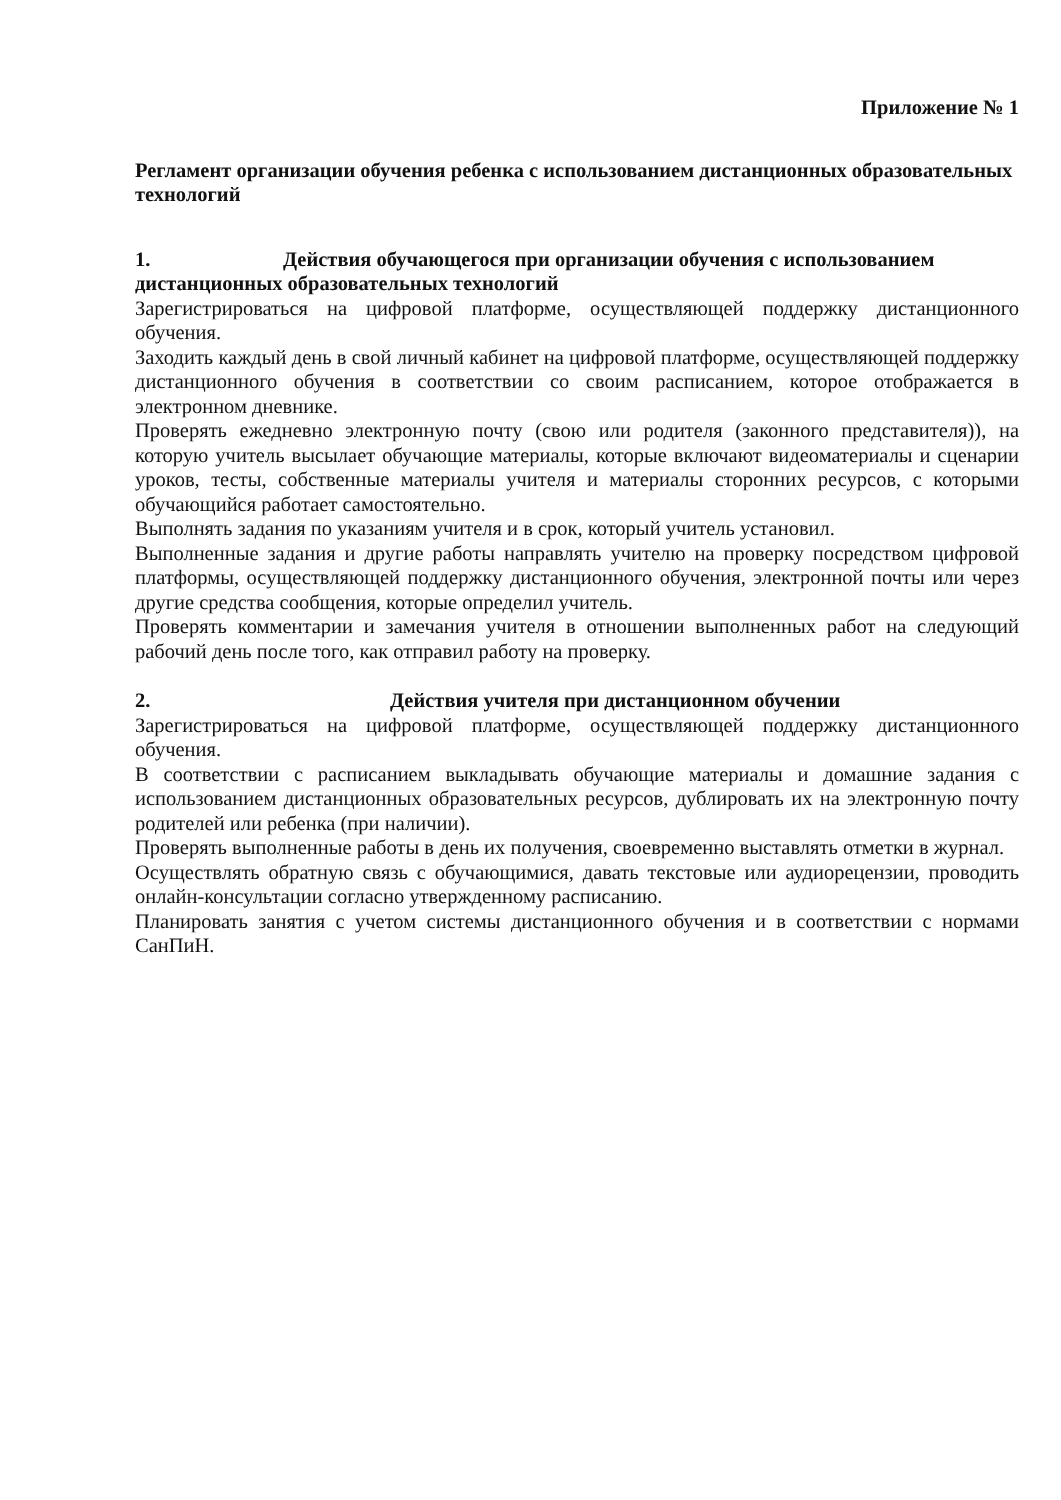Приложение № 1
Регламент организации обучения ребенка с использованием дистанционных образовательных технологий
1. Действия обучающегося при организации обучения с использованием дистанционных образовательных технологий
Зарегистрироваться на цифровой платформе, осуществляющей поддержку дистанционного обучения.
Заходить каждый день в свой личный кабинет на цифровой платформе, осуществляющей поддержку дистанционного обучения в соответствии со своим расписанием, которое отображается в электронном дневнике.
Проверять ежедневно электронную почту (свою или родителя (законного представителя)), на которую учитель высылает обучающие материалы, которые включают видеоматериалы и сценарии уроков, тесты, собственные материалы учителя и материалы сторонних ресурсов, с которыми обучающийся работает самостоятельно.
Выполнять задания по указаниям учителя и в срок, который учитель установил.
Выполненные задания и другие работы направлять учителю на проверку посредством цифровой платформы, осуществляющей поддержку дистанционного обучения, электронной почты или через другие средства сообщения, которые определил учитель.
Проверять комментарии и замечания учителя в отношении выполненных работ на следующий рабочий день после того, как отправил работу на проверку.
2. Действия учителя при дистанционном обучении
Зарегистрироваться на цифровой платформе, осуществляющей поддержку дистанционного обучения.
В соответствии с расписанием выкладывать обучающие материалы и домашние задания с использованием дистанционных образовательных ресурсов, дублировать их на электронную почту родителей или ребенка (при наличии).
Проверять выполненные работы в день их получения, своевременно выставлять отметки в журнал.
Осуществлять обратную связь с обучающимися, давать текстовые или аудиорецензии, проводить онлайн-консультации согласно утвержденному расписанию.
Планировать занятия с учетом системы дистанционного обучения и в соответствии с нормами СанПиН.